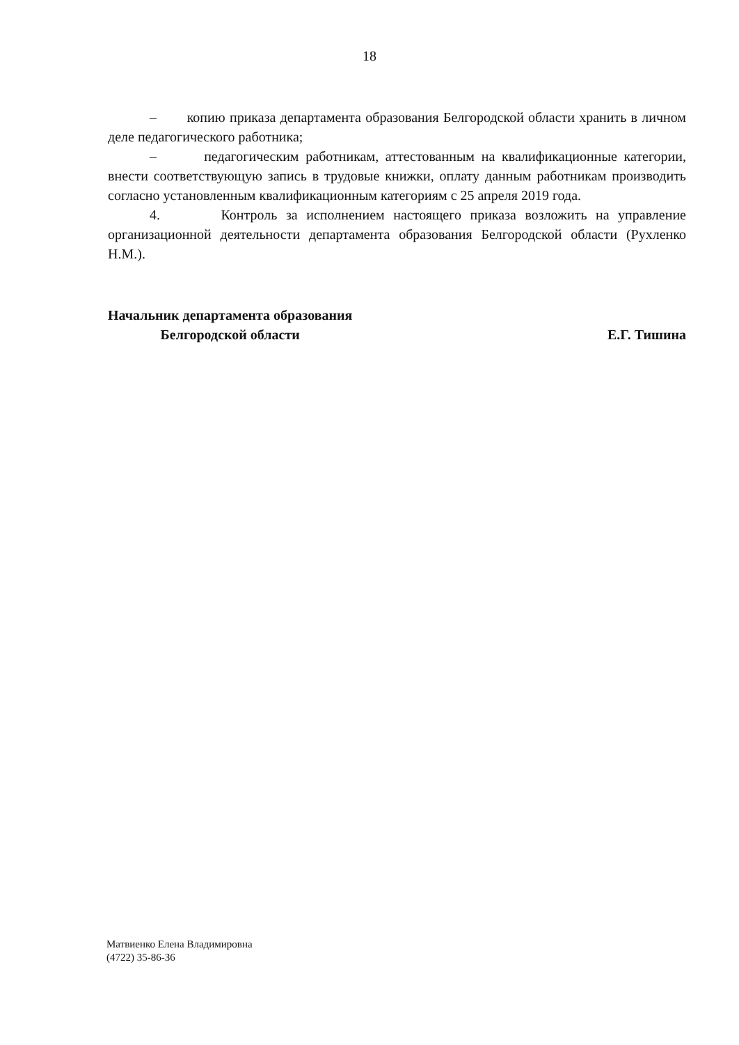18
– копию приказа департамента образования Белгородской области хранить в личном деле педагогического работника;
– педагогическим работникам, аттестованным на квалификационные категории, внести соответствующую запись в трудовые книжки, оплату данным работникам производить согласно установленным квалификационным категориям с 25 апреля 2019 года.
4. Контроль за исполнением настоящего приказа возложить на управление организационной деятельности департамента образования Белгородской области (Рухленко Н.М.).
Начальник департамента образования
Белгородской области
Е.Г. Тишина
Матвиенко Елена Владимировна
(4722) 35-86-36